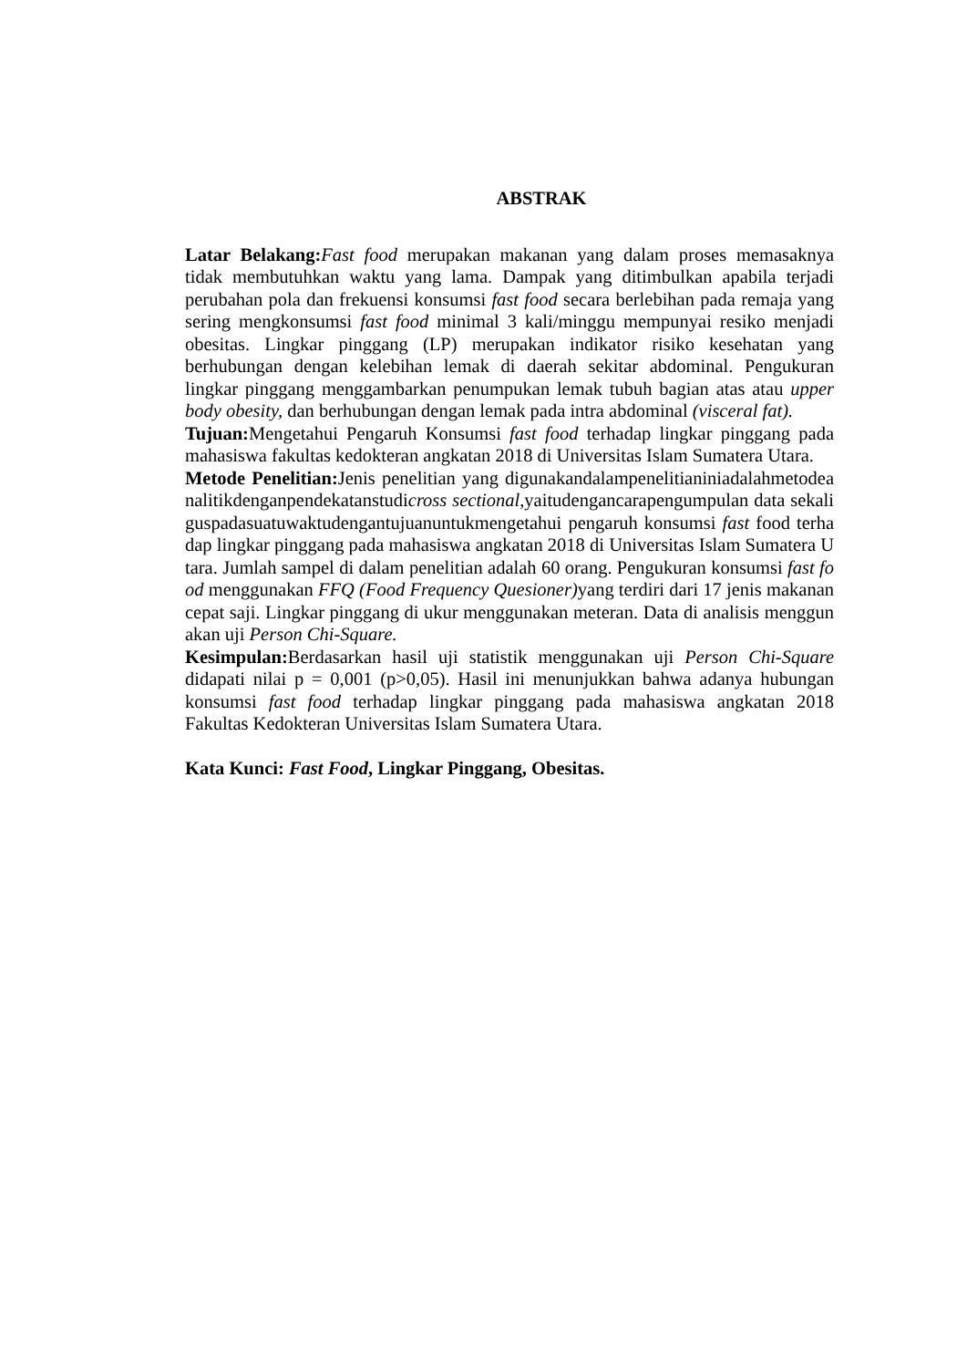ABSTRAK
Latar Belakang: Fast food merupakan makanan yang dalam proses memasaknya tidak membutuhkan waktu yang lama. Dampak yang ditimbulkan apabila terjadi perubahan pola dan frekuensi konsumsi fast food secara berlebihan pada remaja yang sering mengkonsumsi fast food minimal 3 kali/minggu mempunyai resiko menjadi obesitas. Lingkar pinggang (LP) merupakan indikator risiko kesehatan yang berhubungan dengan kelebihan lemak di daerah sekitar abdominal. Pengukuran lingkar pinggang menggambarkan penumpukan lemak tubuh bagian atas atau upper body obesity, dan berhubungan dengan lemak pada intra abdominal (visceral fat).
Tujuan: Mengetahui Pengaruh Konsumsi fast food terhadap lingkar pinggang pada mahasiswa fakultas kedokteran angkatan 2018 di Universitas Islam Sumatera Utara.
Metode Penelitian: Jenis penelitian yang digunakandalampenelitianiniadalahmetodeanalitikdenganpendekatanstudicross sectional,yaitudengancarapengumpulan data sekaliguspadasuatuwaktudengantujuanuntukmengetahui pengaruh konsumsi fast food terhadap lingkar pinggang pada mahasiswa angkatan 2018 di Universitas Islam Sumatera Utara. Jumlah sampel di dalam penelitian adalah 60 orang. Pengukuran konsumsi fast food menggunakan FFQ (Food Frequency Quesioner) yang terdiri dari 17 jenis makanan cepat saji. Lingkar pinggang di ukur menggunakan meteran. Data di analisis menggunakan uji Person Chi-Square.
Kesimpulan: Berdasarkan hasil uji statistik menggunakan uji Person Chi-Square didapati nilai p = 0,001 (p>0,05). Hasil ini menunjukkan bahwa adanya hubungan konsumsi fast food terhadap lingkar pinggang pada mahasiswa angkatan 2018 Fakultas Kedokteran Universitas Islam Sumatera Utara.
Kata Kunci: Fast Food, Lingkar Pinggang, Obesitas.